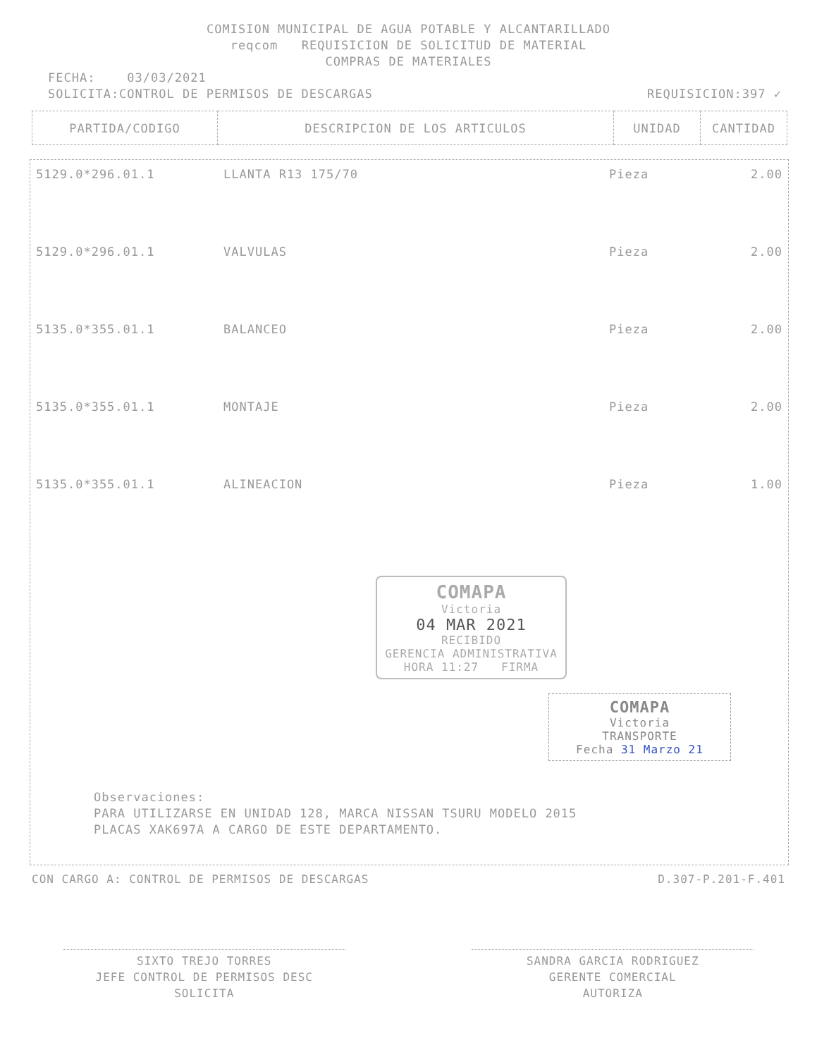COMISION MUNICIPAL DE AGUA POTABLE Y ALCANTARILLADO
reqcom REQUISICION DE SOLICITUD DE MATERIAL
COMPRAS DE MATERIALES
FECHA: 03/03/2021
SOLICITA:CONTROL DE PERMISOS DE DESCARGAS REQUISICION:397 ✓
| PARTIDA/CODIGO | DESCRIPCION DE LOS ARTICULOS | UNIDAD | CANTIDAD |
| --- | --- | --- | --- |
| 5129.0*296.01.1 | LLANTA R13 175/70 | Pieza | 2.00 |
| 5129.0*296.01.1 | VALVULAS | Pieza | 2.00 |
| 5135.0*355.01.1 | BALANCEO | Pieza | 2.00 |
| 5135.0*355.01.1 | MONTAJE | Pieza | 2.00 |
| 5135.0*355.01.1 | ALINEACION | Pieza | 1.00 |
COMAPA
Victoria
04 MAR 2021
RECIBIDO
GERENCIA ADMINISTRATIVA
HORA 11:27 FIRMA
COMAPA
Victoria
TRANSPORTE
Fecha 31 Marzo 21
Observaciones:
PARA UTILIZARSE EN UNIDAD 128, MARCA NISSAN TSURU MODELO 2015
PLACAS XAK697A A CARGO DE ESTE DEPARTAMENTO.
CON CARGO A: CONTROL DE PERMISOS DE DESCARGAS D.307-P.201-F.401
SIXTO TREJO TORRES
JEFE CONTROL DE PERMISOS DESC
SOLICITA
SANDRA GARCIA RODRIGUEZ
GERENTE COMERCIAL
AUTORIZA